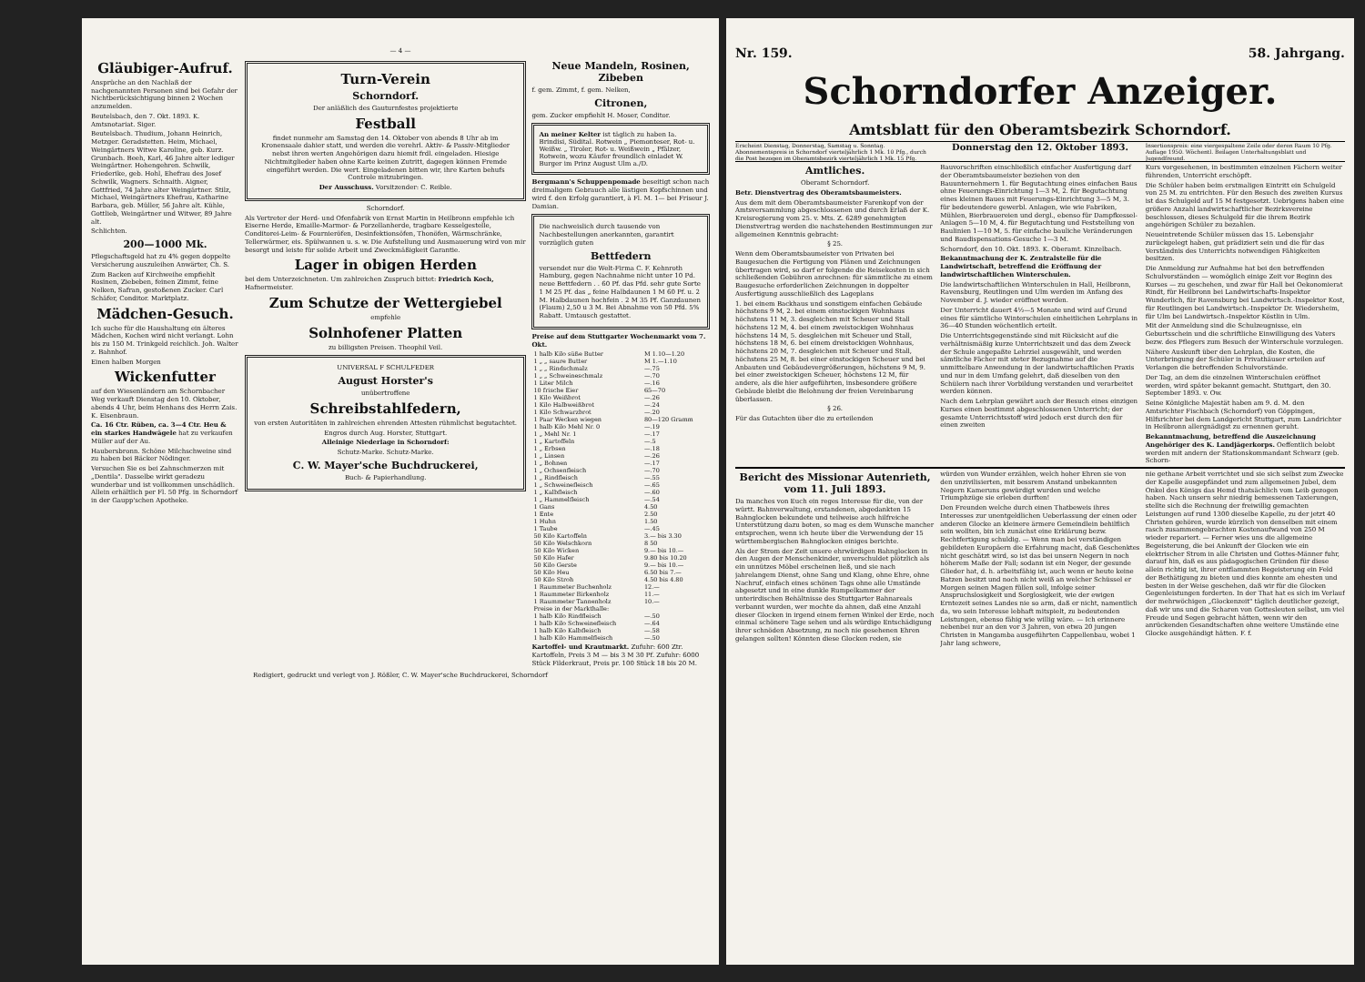— 4 —
Gläubiger-Aufruf.
Ansprüche an den Nachlaß der nachgenannten Personen sind bei Gefahr der Nichtberücksichtigung binnen 2 Wochen anzumelden.
Beutelsbach, den 7. Okt. 1893. K. Amtsnotariat. Siger.
Beutelsbach. Thudium, Johann Heinrich, Metzger. Geradstetten. Heim, Michael, Weingärtners Witwe Karoline, geb. Kurz. Grunbach. Beeh, Karl, 46 Jahre alter lediger Weingärtner. Hohengehren. Schwilk, Friederike, geb. Hohl, Ehefrau des Josef Schwilk, Wagners. Schnaith. Aigner, Gottfried, 74 Jahre alter Weingärtner. Stilz, Michael, Weingärtners Ehefrau, Katharine Barbara, geb. Müller, 56 Jahre alt. Kühle, Gottlieb, Weingärtner und Witwer, 89 Jahre alt.
Schlichten.
200—1000 Mk.
Pflegschaftsgeld hat zu 4% gegen doppelte Versicherung auszuleihen Anwärter, Ch. S.
Zum Backen auf Kirchweihe empfiehlt Rosinen, Ziebeben, feinen Zimmt, feine Nelken, Safran, gestoßenen Zucker. Carl Schäfer, Conditor. Marktplatz.
Mädchen-Gesuch.
Ich suche für die Haushaltung ein älteres Mädchen, Kochen wird nicht verlangt. Lohn bis zu 150 M. Trinkgeld reichlich. Joh. Walter z. Bahnhof.
Einen halben Morgen
Wickenfutter
auf den Wiesenländern am Schornbacher Weg verkauft Dienstag den 10. Oktober, abends 4 Uhr, beim Henhans des Herrn Zais. K. Eisenbraun.
Ca. 16 Ctr. Rüben, ca. 3—4 Ctr. Heu & ein starkes Handwägele hat zu verkaufen Müller auf der Au.
Haubersbronn. Schöne Milchschweine sind zu haben bei Bäcker Nödinger.
Versuchen Sie es bei Zahnschmerzen mit „Dentila". Dasselbe wirkt geradezu wunderbar und ist vollkommen unschädlich. Allein erhältlich per Fl. 50 Pfg. in Schorndorf in der Gaupp'schen Apotheke.
Turn-Verein
Schorndorf.
Der anläßlich des Gauturnfestes projektierte
Festball
findet nunmehr am Samstag den 14. Oktober von abends 8 Uhr ab im Kronensaale dahier statt, und werden die verehrl. Aktiv- & Passiv-Mitglieder nebst ihren werten Angehörigen dazu hiemit frdl. eingeladen. Hiesige Nichtmitglieder haben ohne Karte keinen Zutritt, dagegen können Fremde eingeführt werden. Die wert. Eingeladenen bitten wir, ihre Karten behufs Controle mitzubringen.
Der Ausschuss. Vorsitzender: C. Reible.
Schorndorf.
Als Vertreter der Herd- und Ofenfabrik von Ernst Martin in Heilbronn empfehle ich Eiserne Herde, Emaille-Marmor- & Porzellanherde, tragbare Kesselgestelle, Conditorei-Leim- & Fournieröfen, Desinfektionsöfen, Thonöfen, Wärmschränke, Tellerwärmer, eis. Spülwannen u. s. w. Die Aufstellung und Ausmauerung wird von mir besorgt und leiste für solide Arbeit und Zweckmäßigkeit Garantie.
Lager in obigen Herden
bei dem Unterzeichneten. Um zahlreichen Zuspruch bittet: Friedrich Koch, Hafnermeister.
Zum Schutze der Wettergiebel
empfehle
Solnhofener Platten
zu billigsten Preisen. Theophil Veil.
UNIVERSAL F SCHULFEDER
August Horster's
unübertroffene
Schreibstahlfedern,
von ersten Autoritäten in zahlreichen ehrenden Attesten rühmlichst begutachtet.
Engros durch Aug. Horster, Stuttgart.
Alleinige Niederlage in Schorndorf:
Schutz-Marke. Schutz-Marke.
C. W. Mayer'sche Buchdruckerei,
Buch- & Papierhandlung.
Neue Mandeln, Rosinen, Zibeben
f. gem. Zimmt, f. gem. Nelken,
Citronen,
gem. Zucker empfiehlt H. Moser, Conditor.
An meiner Kelter ist täglich zu haben Ia. Brindisi, Südital. Rotwein „ Piemonteser, Rot- u. Weißw. „ Tiroler, Rot- u. Weißwein „ Pfälzer, Rotwein, wozu Käufer freundlich einladet W. Burger im Prinz August Ulm a./D.
Bergmann's Schuppenpomade beseitigt schon nach dreimaligem Gebrauch alle lästigen Kopfschinnen und wird f. den Erfolg garantiert, à Fl. M. 1— bei Friseur J. Damian.
Die nachweislich durch tausende von Nachbestellungen anerkannten, garantirt vorzüglich guten
Bettfedern
versendet nur die Welt-Firma C. F. Kehnroth Hamburg, gegen Nachnahme nicht unter 10 Pd. neue Bettfedern . . 60 Pf. das Pfd. sehr gute Sorte 1 M 25 Pf. das „ feine Halbdaunen 1 M 60 Pf. u. 2 M. Halbdaunen hochfein . 2 M 35 Pf. Ganzdaunen (Flaum) 2,50 u 3 M. Bei Abnahme von 50 Pfd. 5% Rabatt. Umtausch gestattet.
Preise auf dem Stuttgarter Wochenmarkt vom 7. Okt.
| 1 halb Kilo süße Butter | M 1.10—1.20 |
| 1 „ „ saure Butter | M 1.—1.10 |
| 1 „ „ Rindschmalz | —.75 |
| 1 „ „ Schweineschmalz | —.70 |
| 1 Liter Milch | —.16 |
| 10 frische Eier | 65—70 |
| 1 Kilo Weißbrot | —.26 |
| 1 Kilo Halbweißbrot | —.24 |
| 1 Kilo Schwarzbrot | —.20 |
| 1 Paar Wecken wiegen | 80—120 Gramm |
| 1 halb Kilo Mehl Nr. 0 | —.19 |
| 1 „ Mehl Nr. 1 | —.17 |
| 1 „ Kartoffeln | —.5 |
| 1 „ Erbsen | —.18 |
| 1 „ Linsen | —.26 |
| 1 „ Bohnen | —.17 |
| 1 „ Ochsenfleisch | —.70 |
| 1 „ Rindfleisch | —.55 |
| 1 „ Schweinefleisch | —.65 |
| 1 „ Kalbfleisch | —.60 |
| 1 „ Hammelfleisch | —.54 |
| 1 Gans | 4.50 |
| 1 Ente | 2.50 |
| 1 Huhn | 1.50 |
| 1 Taube | —.45 |
| 50 Kilo Kartoffeln | 3.— bis 3.30 |
| 50 Kilo Welschkorn | 8 50 |
| 50 Kilo Wicken | 9.— bis 10.— |
| 50 Kilo Hafer | 9.80 bis 10.20 |
| 50 Kilo Gerste | 9.— bis 10.— |
| 50 Kilo Heu | 6.50 bis 7.— |
| 50 Kilo Stroh | 4.50 bis 4.80 |
| 1 Raummeter Buchenholz | 12.— |
| 1 Raummeter Birkenholz | 11.— |
| 1 Raummeter Tannenholz | 10.— |
| Preise in der Markthalle: | |
| 1 halb Kilo Rindfleisch | —.50 |
| 1 halb Kilo Schweinefleisch | —.64 |
| 1 halb Kilo Kalbfleisch | —.58 |
| 1 halb Kilo Hammelfleisch | —.50 |
Kartoffel- und Krautmarkt. Zufuhr: 600 Ztr. Kartoffeln, Preis 3 M — bis 3 M 30 Pf. Zufuhr: 6000 Stück Filderkraut, Preis pr. 100 Stück 18 bis 20 M.
Redigiert, gedruckt und verlegt von J. Rößler, C. W. Mayer'sche Buchdruckerei, Schorndorf
Nr. 159. 58. Jahrgang.
Schorndorfer Anzeiger.
Amtsblatt für den Oberamtsbezirk Schorndorf.
Erscheint Dienstag, Donnerstag, Samstag u. Sonntag. Abonnementspreis in Schorndorf vierteljährlich 1 Mk. 10 Pfg., durch die Post bezogen im Oberamtsbezirk vierteljährlich 1 Mk. 15 Pfg.
Donnerstag den 12. Oktober 1893.
Insertionspreis: eine viergespaltene Zeile oder deren Raum 10 Pfg. Auflage 1950. Wöchentl. Beilagen Unterhaltungsblatt und Jugendfreund.
Amtliches.
Oberamt Schorndorf.
Betr. Dienstvertrag des Oberamtsbaumeisters.
Aus dem mit dem Oberamtsbaumeister Farenkopf von der Amtsversammlung abgeschlossenen und durch Erlaß der K. Kreisregierung vom 25. v. Mts. Z. 6289 genehmigten Dienstvertrag werden die nachstehenden Bestimmungen zur allgemeinen Kenntnis gebracht:
§ 25.
Wenn dem Oberamtsbaumeister von Privaten bei Baugesuchen die Fertigung von Plänen und Zeichnungen übertragen wird, so darf er folgende die Reisekosten in sich schließenden Gebühren anrechnen: für sämmtliche zu einem Baugesuche erforderlichen Zeichnungen in doppelter Ausfertigung ausschließlich des Lageplans
1. bei einem Backhaus und sonstigem einfachen Gebäude höchstens 9 M, 2. bei einem einstockigen Wohnhaus höchstens 11 M, 3. desgleichen mit Scheuer und Stall höchstens 12 M, 4. bei einem zweistockigen Wohnhaus höchstens 14 M, 5. desgleichen mit Scheuer und Stall, höchstens 18 M, 6. bei einem dreistockigen Wohnhaus, höchstens 20 M, 7. desgleichen mit Scheuer und Stall, höchstens 25 M, 8. bei einer einstockigen Scheuer und bei Anbauten und Gebäudevergrößerungen, höchstens 9 M, 9. bei einer zweistockigen Scheuer, höchstens 12 M, für andere, als die hier aufgeführten, insbesondere größere Gebäude bleibt die Belohnung der freien Vereinbarung überlassen.
§ 26.
Für das Gutachten über die zu erteilenden
Bauvorschriften einschließlich einfacher Ausfertigung darf der Oberamtsbaumeister beziehen von den Bauunternehmern 1. für Begutachtung eines einfachen Baus ohne Feuerungs-Einrichtung 1—3 M, 2. für Begutachtung eines kleinen Baues mit Feuerungs-Einrichtung 3—5 M, 3. für bedeutendere gewerbl. Anlagen, wie wie Fabriken, Mühlen, Bierbrauereien und dergl., ebenso für Dampfkessel-Anlagen 5—10 M, 4. für Begutachtung und Feststellung von Baulinien 1—10 M, 5. für einfache bauliche Veränderungen und Baudispensations-Gesuche 1—3 M.
Schorndorf, den 10. Okt. 1893. K. Oberamt. Kinzelbach.
Bekanntmachung der K. Zentralstelle für die Landwirtschaft, betreffend die Eröffnung der landwirtschaftlichen Winterschulen.
Die landwirtschaftlichen Winterschulen in Hall, Heilbronn, Ravensburg, Reutlingen und Ulm werden im Anfang des November d. J. wieder eröffnet werden.
Der Unterricht dauert 4½—5 Monate und wird auf Grund eines für sämtliche Winterschulen einheitlichen Lehrplans in 36—40 Stunden wöchentlich erteilt.
Die Unterrichtsgegenstände sind mit Rücksicht auf die verhältnismäßig kurze Unterrichtszeit und das dem Zweck der Schule angepaßte Lehrziel ausgewählt, und werden sämtliche Fächer mit steter Bezugnahme auf die unmittelbare Anwendung in der landwirtschaftlichen Praxis und nur in dem Umfang gelehrt, daß dieselben von den Schülern nach ihrer Vorbildung verstanden und verarbeitet werden können.
Nach dem Lehrplan gewährt auch der Besuch eines einzigen Kurses einen bestimmt abgeschlossenen Unterricht; der gesamte Unterrichtsstoff wird jedoch erst durch den für einen zweiten
Kurs vorgesehenen, in bestimmten einzelnen Fächern weiter führenden, Unterricht erschöpft.
Die Schüler haben beim erstmaligen Eintritt ein Schulgeld von 25 M. zu entrichten. Für den Besuch des zweiten Kursus ist das Schulgeld auf 15 M festgesetzt. Uebrigens haben eine größere Anzahl landwirtschaftlicher Bezirksvereine beschlossen, dieses Schulgeld für die ihrem Bezirk angehörigen Schüler zu bezahlen.
Neueintretende Schüler müssen das 15. Lebensjahr zurückgelegt haben, gut prädiziert sein und die für das Verständnis des Unterrichts notwendigen Fähigkeiten besitzen.
Die Anmeldung zur Aufnahme hat bei den betreffenden Schulvorständen — womöglich einige Zeit vor Beginn des Kurses — zu geschehen, und zwar für Hall bei Oekonomierat Rindt, für Heilbronn bei Landwirtschafts-Inspektor Wunderlich, für Ravensburg bei Landwirtsch.-Inspektor Kost, für Reutlingen bei Landwirtsch.-Inspektor Dr. Wiedersheim, für Ulm bei Landwirtsch.-Inspektor Köstlin in Ulm.
Mit der Anmeldung sind die Schulzeugnisse, ein Geburtsschein und die schriftliche Einwilligung des Vaters bezw. des Pflegers zum Besuch der Winterschule vorzulegen.
Nähere Auskunft über den Lehrplan, die Kosten, die Unterbringung der Schüler in Privathäuser erteilen auf Verlangen die betreffenden Schulvorstände.
Der Tag, an dem die einzelnen Winterschulen eröffnet werden, wird später bekannt gemacht. Stuttgart, den 30. September 1893. v. Ow.
Seine Königliche Majestät haben am 9. d. M. den Amtsrichter Fischbach (Schorndorf) von Göppingen, Hilfsrichter bei dem Landgericht Stuttgart, zum Landrichter in Heilbronn allergnädigst zu ernennen geruht.
Bekanntmachung, betreffend die Auszeichnung Angehöriger des K. Landjägerkorps. Oeffentlich belobt werden mit andern der Stationskommandant Schwarz (geb. Schorn-
Bericht des Missionar Autenrieth, vom 11. Juli 1893.
Da manches von Euch ein reges Interesse für die, von der württ. Bahnverwaltung, erstandenen, abgedankten 15 Bahnglocken bekundete und teilweise auch hilfreiche Unterstützung dazu boten, so mag es dem Wunsche mancher entsprechen, wenn ich heute über die Verwendung der 15 württembergischen Bahnglocken einiges berichte.
Als der Strom der Zeit unsere ehrwürdigen Bahnglocken in den Augen der Menschenkinder, unverschuldet plötzlich als ein unnützes Möbel erscheinen ließ, und sie nach jahrelangem Dienst, ohne Sang und Klang, ohne Ehre, ohne Nachruf, einfach eines schönen Tags ohne alle Umstände abgesetzt und in eine dunkle Rumpelkammer der unterirdischen Behältnisse des Stuttgarter Bahnareals verbannt wurden, wer mochte da ahnen, daß eine Anzahl dieser Glocken in irgend einem fernen Winkel der Erde, noch einmal schönere Tage sehen und als würdige Entschädigung ihrer schnöden Absetzung, zu noch nie gesehenen Ehren gelangen sollten! Könnten diese Glocken reden, sie
würden von Wunder erzählen, welch hoher Ehren sie von den unzivilisierten, mit bessrem Anstand unbekannten Negern Kameruns gewürdigt wurden und welche Triumphzüge sie erleben durften!
Den Freunden welche durch einen Thatbeweis ihres Interesses zur unentgeldlichen Ueberlassung der einen oder anderen Glocke an kleinere ärmere Gemeindlein behilflich sein wollten, bin ich zunächst eine Erklärung bezw. Rechtfertigung schuldig. — Wenn man bei verständigen gebildeten Europäern die Erfahrung macht, daß Geschenktes nicht geschätzt wird, so ist das bei unsern Negern in noch höherem Maße der Fall; sodann ist ein Neger, der gesunde Glieder hat, d. h. arbeitsfähig ist, auch wenn er heute keine Batzen besitzt und noch nicht weiß an welcher Schüssel er Morgen seinen Magen füllen soll, infolge seiner Anspruchslosigkeit und Sorglosigkeit, wie der ewigen Erntezeit seines Landes nie so arm, daß er nicht, namentlich da, wo sein Interesse lebhaft mitspielt, zu bedeutenden Leistungen, ebenso fähig wie willig wäre. — Ich erinnere nebenbei nur an den vor 3 Jahren, von etwa 20 jungen Christen in Mangamba ausgeführten Cappellenbau, wobei 1 Jahr lang schwere,
nie gethane Arbeit verrichtet und sie sich selbst zum Zwecke der Kapelle ausgepfändet und zum allgemeinen Jubel, dem Onkel des Königs das Hemd thatsächlich vom Leib gezogen haben. Nach unsern sehr niedrig bemessenen Taxierungen, stellte sich die Rechnung der freiwillig gemachten Leistungen auf rund 1300 dieselbe Kapelle, zu der jetzt 40 Christen gehören, wurde kürzlich von denselben mit einem rasch zusammengebrachten Kostenaufwand von 250 M wieder repariert. — Ferner wies uns die allgemeine Begeisterung, die bei Ankunft der Glocken wie ein elektrischer Strom in alle Christen und Gottes-Männer fuhr, darauf hin, daß es aus pädagogischen Gründen für diese allein richtig ist, ihrer entflammten Begeisterung ein Feld der Bethätigung zu bieten und dies konnte am ehesten und besten in der Weise geschehen, daß wir für die Glocken Gegenleistungen forderten. In der That hat es sich im Verlauf der mehrwöchigen „Glockenzeit" täglich deutlicher gezeigt, daß wir uns und die Scharen von Gottesleuten selbst, um viel Freude und Segen gebracht hätten, wenn wir den anrückenden Gesandtschaften ohne weitere Umstände eine Glocke ausgehändigt hätten. F. f.